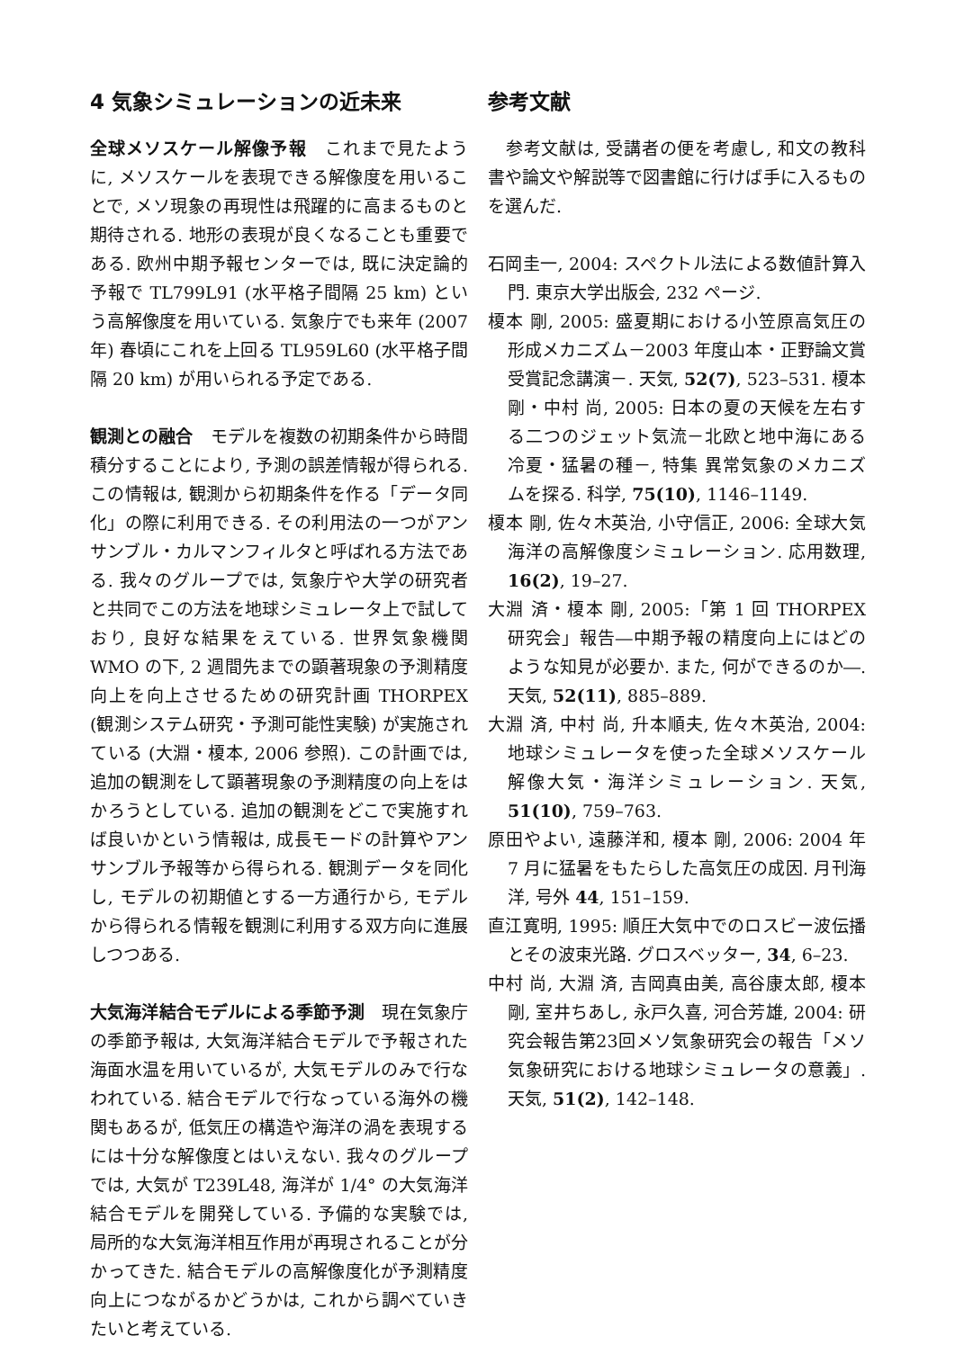4 気象シミュレーションの近未来
全球メソスケール解像予報　これまで見たように, メソスケールを表現できる解像度を用いることで, メソ現象の再現性は飛躍的に高まるものと期待される. 地形の表現が良くなることも重要である. 欧州中期予報センターでは, 既に決定論的予報で TL799L91 (水平格子間隔 25 km) という高解像度を用いている. 気象庁でも来年 (2007 年) 春頃にこれを上回る TL959L60 (水平格子間隔 20 km) が用いられる予定である.
観測との融合　モデルを複数の初期条件から時間積分することにより, 予測の誤差情報が得られる. この情報は, 観測から初期条件を作る「データ同化」の際に利用できる. その利用法の一つがアンサンブル・カルマンフィルタと呼ばれる方法である. 我々のグループでは, 気象庁や大学の研究者と共同でこの方法を地球シミュレータ上で試しており, 良好な結果をえている. 世界気象機関 WMO の下, 2 週間先までの顕著現象の予測精度向上を向上させるための研究計画 THORPEX (観測システム研究・予測可能性実験) が実施されている (大淵・榎本, 2006 参照). この計画では, 追加の観測をして顕著現象の予測精度の向上をはかろうとしている. 追加の観測をどこで実施すれば良いかという情報は, 成長モードの計算やアンサンブル予報等から得られる. 観測データを同化し, モデルの初期値とする一方通行から, モデルから得られる情報を観測に利用する双方向に進展しつつある.
大気海洋結合モデルによる季節予測　現在気象庁の季節予報は, 大気海洋結合モデルで予報された海面水温を用いているが, 大気モデルのみで行なわれている. 結合モデルで行なっている海外の機関もあるが, 低気圧の構造や海洋の渦を表現するには十分な解像度とはいえない. 我々のグループでは, 大気が T239L48, 海洋が 1/4° の大気海洋結合モデルを開発している. 予備的な実験では, 局所的な大気海洋相互作用が再現されることが分かってきた. 結合モデルの高解像度化が予測精度向上につながるかどうかは, これから調べていきたいと考えている.
参考文献
　参考文献は, 受講者の便を考慮し, 和文の教科書や論文や解説等で図書館に行けば手に入るものを選んだ.
石岡圭一, 2004: スペクトル法による数値計算入門. 東京大学出版会, 232 ページ.
榎本 剛, 2005: 盛夏期における小笠原高気圧の形成メカニズム－2003 年度山本・正野論文賞受賞記念講演－. 天気, 52(7), 523–531. 榎本 剛・中村 尚, 2005: 日本の夏の天候を左右する二つのジェット気流－北欧と地中海にある冷夏・猛暑の種－, 特集 異常気象のメカニズムを探る. 科学, 75(10), 1146–1149.
榎本 剛, 佐々木英治, 小守信正, 2006: 全球大気海洋の高解像度シミュレーション. 応用数理, 16(2), 19–27.
大淵 済・榎本 剛, 2005:「第 1 回 THORPEX 研究会」報告―中期予報の精度向上にはどのような知見が必要か. また, 何ができるのか―. 天気, 52(11), 885–889.
大淵 済, 中村 尚, 升本順夫, 佐々木英治, 2004: 地球シミュレータを使った全球メソスケール解像大気・海洋シミュレーション. 天気, 51(10), 759–763.
原田やよい, 遠藤洋和, 榎本 剛, 2006: 2004 年 7 月に猛暑をもたらした高気圧の成因. 月刊海洋, 号外 44, 151–159.
直江寛明, 1995: 順圧大気中でのロスビー波伝播とその波束光路. グロスベッター, 34, 6–23.
中村 尚, 大淵 済, 吉岡真由美, 高谷康太郎, 榎本 剛, 室井ちあし, 永戸久喜, 河合芳雄, 2004: 研究会報告第23回メソ気象研究会の報告「メソ気象研究における地球シミュレータの意義」. 天気, 51(2), 142–148.